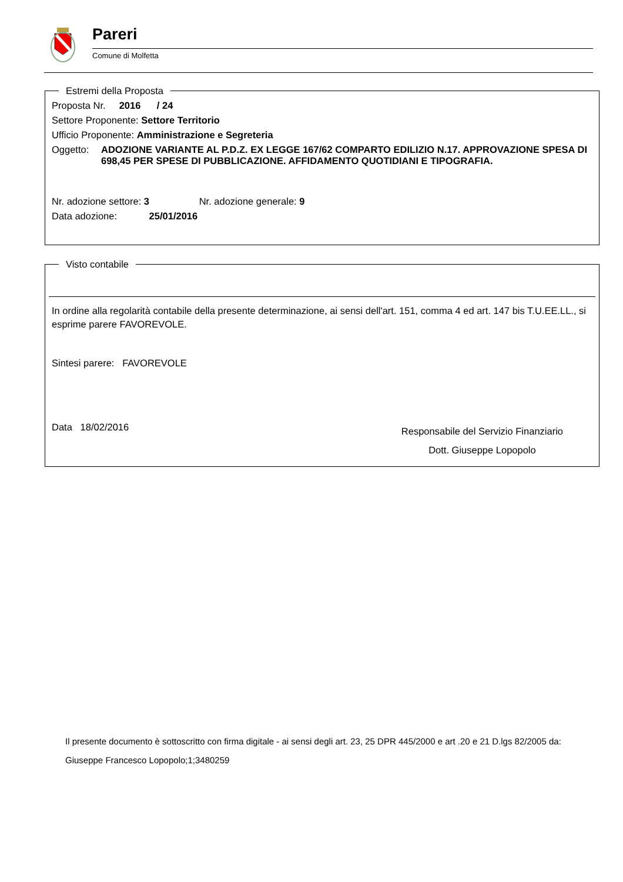Pareri
Comune di Molfetta
Estremi della Proposta
Proposta Nr. 2016 / 24
Settore Proponente: Settore Territorio
Ufficio Proponente: Amministrazione e Segreteria
Oggetto: ADOZIONE VARIANTE AL P.D.Z. EX LEGGE 167/62 COMPARTO EDILIZIO N.17. APPROVAZIONE SPESA DI 698,45 PER SPESE DI PUBBLICAZIONE. AFFIDAMENTO QUOTIDIANI E TIPOGRAFIA.
Nr. adozione settore: 3 Nr. adozione generale: 9
Data adozione: 25/01/2016
Visto contabile
In ordine alla regolarità contabile della presente determinazione, ai sensi dell'art. 151, comma 4 ed art. 147 bis T.U.EE.LL., si esprime parere FAVOREVOLE.
Sintesi parere: FAVOREVOLE
Data 18/02/2016
Responsabile del Servizio Finanziario
Dott. Giuseppe Lopopolo
Il presente documento è sottoscritto con firma digitale - ai sensi degli art. 23, 25 DPR 445/2000 e art .20 e 21 D.lgs 82/2005 da:
Giuseppe Francesco Lopopolo;1;3480259